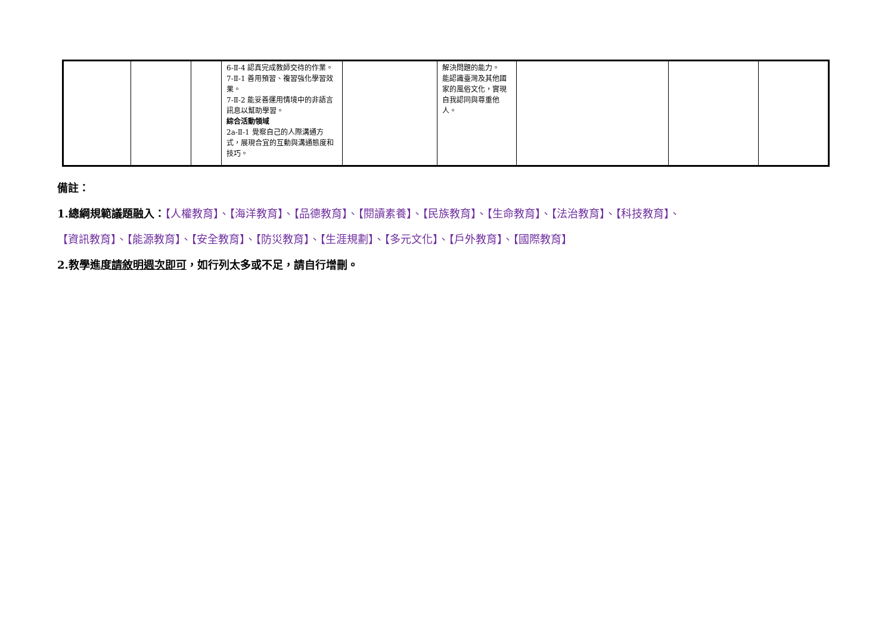| | | | 6-Ⅱ-4 認真完成教師交待的作業。 7-Ⅱ-1 善用預習、複習強化學習效果。 7-Ⅱ-2 能妥善運用情境中的非語言訊息以幫助學習。 綜合活動領域 2a-Ⅱ-1 覺察自己的人際溝通方式，展現合宜的互動與溝通態度和技巧。 | | 解決問題的能力。 能認識臺灣及其他國家的風俗文化，實現自我認同與尊重他人。 | | | |
備註：
1.總綱規範議題融入：【人權教育】、【海洋教育】、【品德教育】、【閱讀素養】、【民族教育】、【生命教育】、【法治教育】、【科技教育】、
【資訊教育】、【能源教育】、【安全教育】、【防災教育】、【生涯規劃】、【多元文化】、【戶外教育】、【國際教育】
2.教學進度請敘明週次即可，如行列太多或不足，請自行增刪。